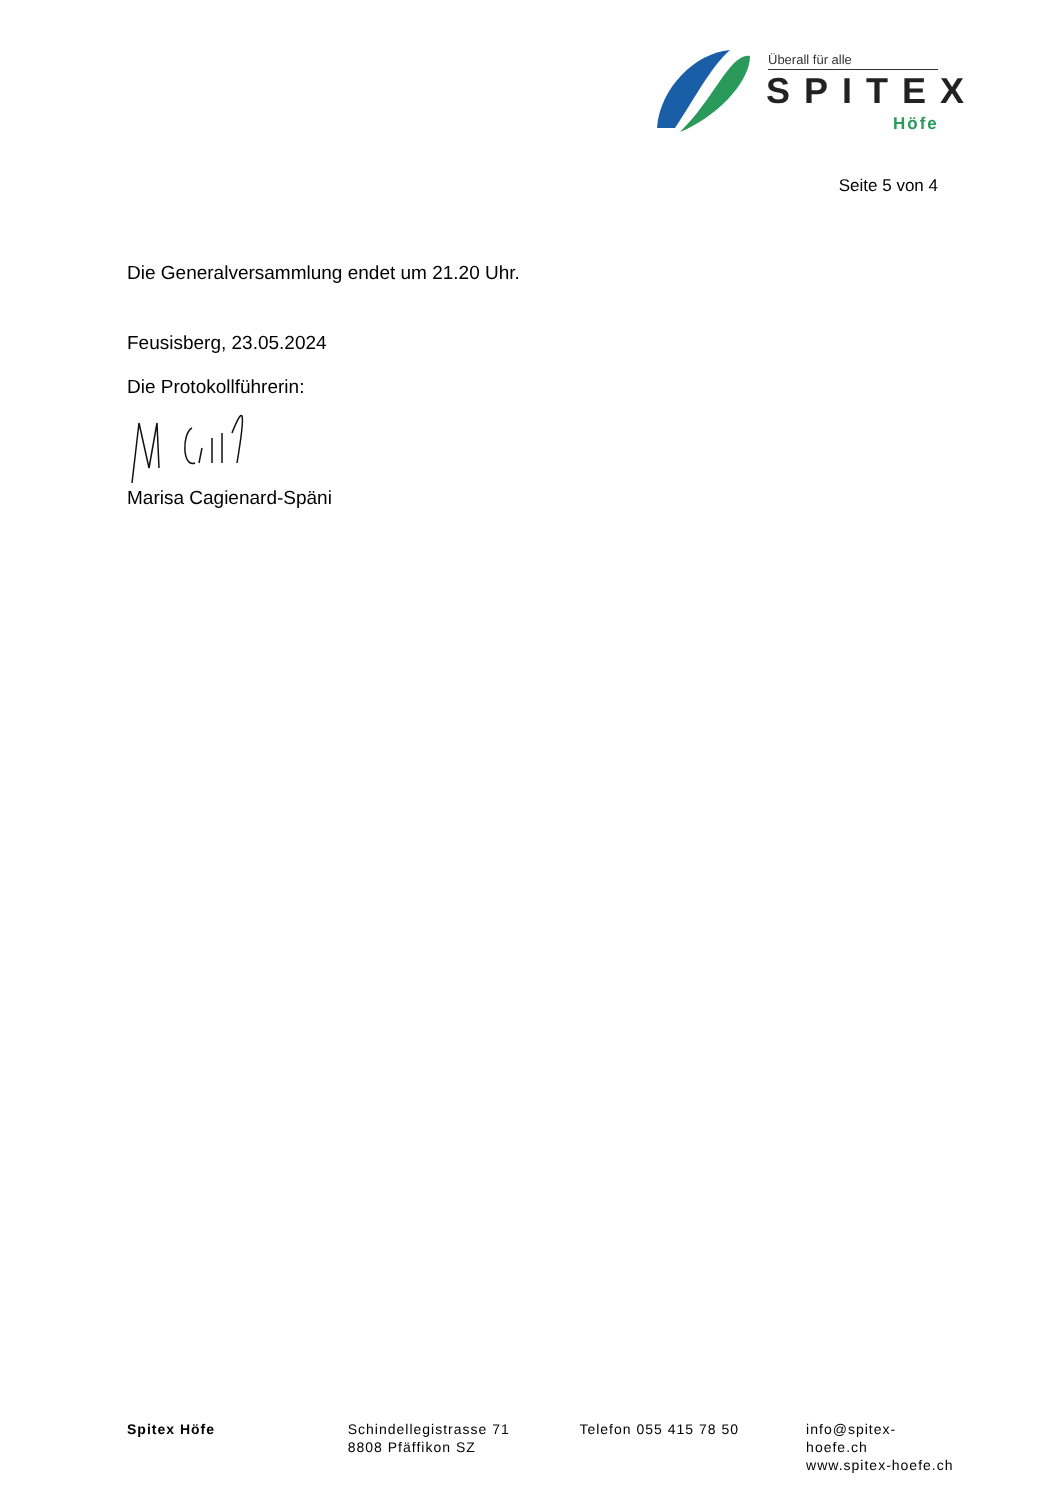Überall für alle
SPITEX
Höfe
Seite 5 von 4
Die Generalversammlung endet um 21.20 Uhr.
Feusisberg, 23.05.2024
Die Protokollführerin:
Marisa Cagienard-Späni
Spitex Höfe Schindellegistrasse 71
8808 Pfäffikon SZ
Telefon 055 415 78 50 info@spitex-hoefe.ch
www.spitex-hoefe.ch